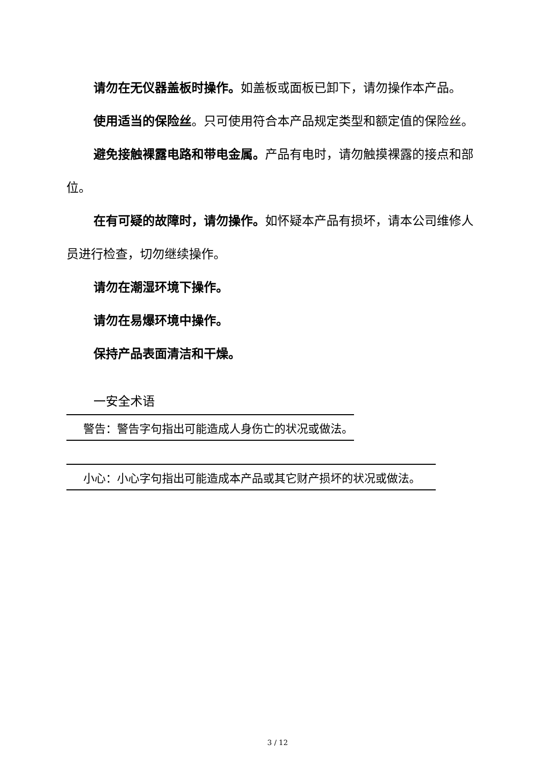请勿在无仪器盖板时操作。如盖板或面板已卸下，请勿操作本产品。
使用适当的保险丝。只可使用符合本产品规定类型和额定值的保险丝。
避免接触裸露电路和带电金属。产品有电时，请勿触摸裸露的接点和部位。
在有可疑的故障时，请勿操作。如怀疑本产品有损坏，请本公司维修人员进行检查，切勿继续操作。
请勿在潮湿环境下操作。
请勿在易爆环境中操作。
保持产品表面清洁和干燥。
一安全术语
警告：警告字句指出可能造成人身伤亡的状况或做法。
小心：小心字句指出可能造成本产品或其它财产损坏的状况或做法。
3 / 12